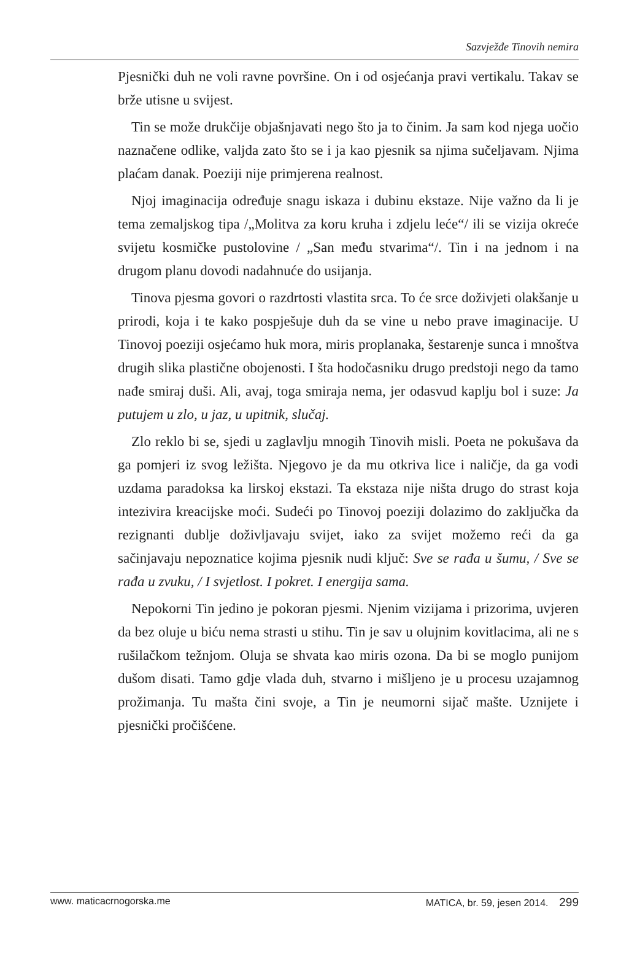Sazvježđe Tinovih nemira
Pjesnički duh ne voli ravne površine. On i od osjećanja pravi vertikalu. Takav se brže utisne u svijest.
Tin se može drukčije objašnjavati nego što ja to činim. Ja sam kod njega uočio naznačene odlike, valjda zato što se i ja kao pjesnik sa njima sučeljavam. Njima plaćam danak. Poeziji nije primjerena realnost.
Njoj imaginacija određuje snagu iskaza i dubinu ekstaze. Nije važno da li je tema zemaljskog tipa /„Molitva za koru kruha i zdjelu leće“/ ili se vizija okreće svijetu kosmičke pustolovine / „San među stvarima“/. Tin i na jednom i na drugom planu dovodi nadahnuće do usijanja.
Tinova pjesma govori o razdrtosti vlastita srca. To će srce doživjeti olakšanje u prirodi, koja i te kako pospješuje duh da se vine u nebo prave imaginacije. U Tinovoj poeziji osjećamo huk mora, miris proplanaka, šestarenje sunca i mnoštva drugih slika plastične obojenosti. I šta hodočasniku drugo predstoji nego da tamo nađe smiraj duši. Ali, avaj, toga smiraja nema, jer odasvud kaplju bol i suze: Ja putujem u zlo, u jaz, u upitnik, slučaj.
Zlo reklo bi se, sjedi u zaglavlju mnogih Tinovih misli. Poeta ne pokušava da ga pomjeri iz svog ležišta. Njegovo je da mu otkriva lice i naličje, da ga vodi uzdama paradoksa ka lirskoj ekstazi. Ta ekstaza nije ništa drugo do strast koja intezivira kreacijske moći. Sudeći po Tinovoj poeziji dolazimo do zaključka da rezignanti dublje doživljavaju svijet, iako za svijet možemo reći da ga sačinjavaju nepoznatice kojima pjesnik nudi ključ: Sve se rađa u šumu, / Sve se rađa u zvuku, / I svjetlost. I pokret. I energija sama.
Nepokorni Tin jedino je pokoran pjesmi. Njenim vizijama i prizorima, uvjeren da bez oluje u biću nema strasti u stihu. Tin je sav u olujnim kovitlacima, ali ne s rušilačkom težnjom. Oluja se shvata kao miris ozona. Da bi se moglo punijom dušom disati. Tamo gdje vlada duh, stvarno i mišljeno je u procesu uzajamnog prožimanja. Tu mašta čini svoje, a Tin je neumorni sijač mašte. Uznijete i pjesnički pročišćene.
www. maticacrnogorska.me MATICA, br. 59, jesen 2014. 299